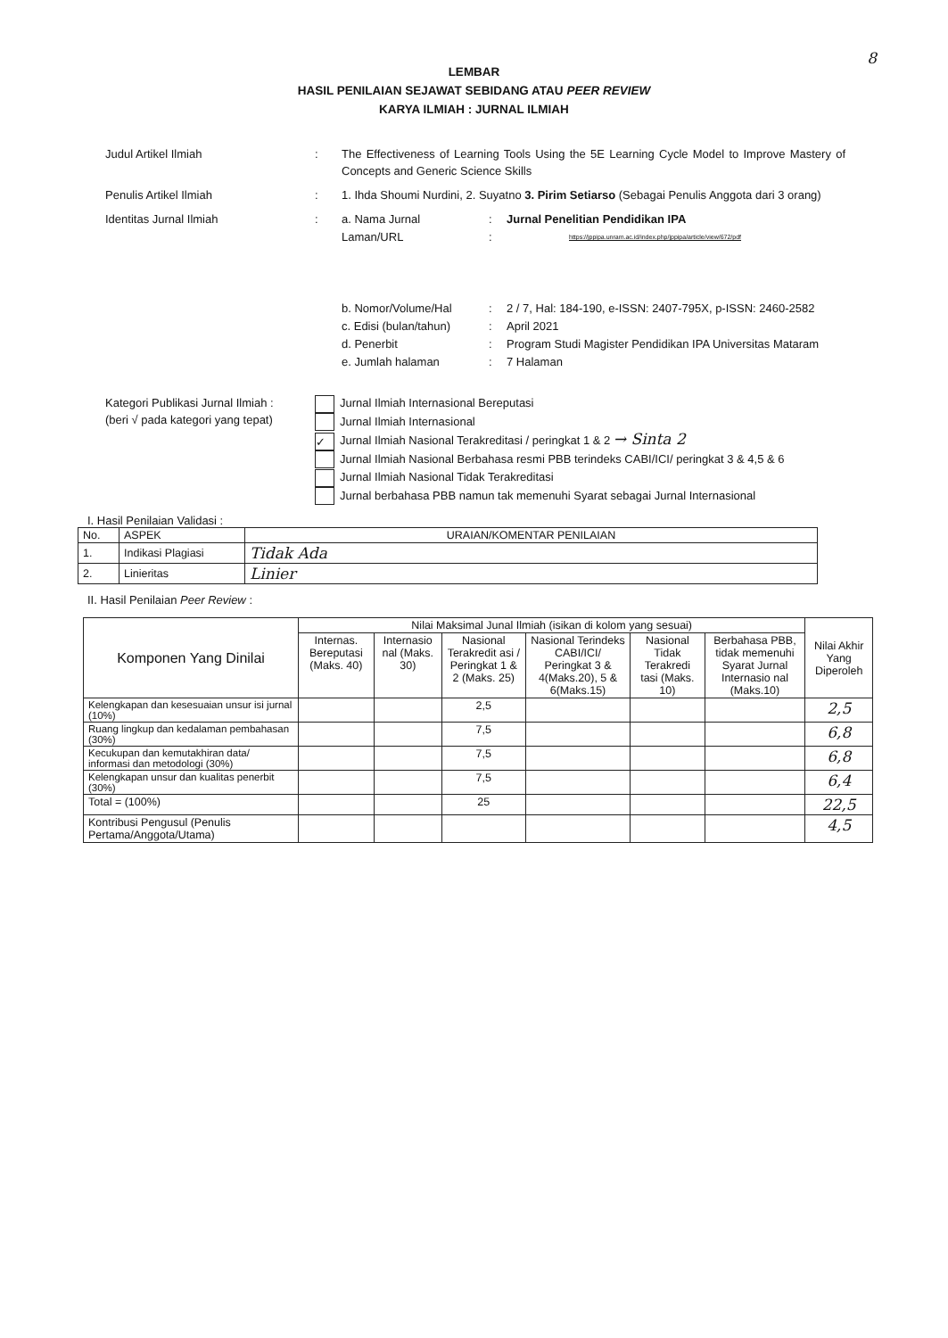8
LEMBAR
HASIL PENILAIAN SEJAWAT SEBIDANG ATAU PEER REVIEW
KARYA ILMIAH : JURNAL ILMIAH
Judul Artikel Ilmiah : The Effectiveness of Learning Tools Using the 5E Learning Cycle Model to Improve Mastery of Concepts and Generic Science Skills
Penulis Artikel Ilmiah : 1. Ihda Shoumi Nurdini, 2. Suyatno 3. Pirim Setiarso (Sebagai Penulis Anggota dari 3 orang)
Identitas Jurnal Ilmiah :
a. Nama Jurnal : Jurnal Penelitian Pendidikan IPA
Laman/URL :
https://jppipa.unram.ac.id/index.php/jppipa/article/view/672/pdf
b. Nomor/Volume/Hal : 2 / 7, Hal: 184-190, e-ISSN: 2407-795X, p-ISSN: 2460-2582
c. Edisi (bulan/tahun)
: April 2021
d. Penerbit : Program Studi Magister Pendidikan IPA Universitas Mataram
e. Jumlah halaman : 7 Halaman
Kategori Publikasi Jurnal Ilmiah :
(beri √ pada kategori yang tepat)
Jurnal Ilmiah Internasional Bereputasi
Jurnal Ilmiah Internasional
✓ Jurnal Ilmiah Nasional Terakreditasi / peringkat 1 & 2 → Sinta 2
Jurnal Ilmiah Nasional Berbahasa resmi PBB terindeks CABI/ICI/ peringkat 3 & 4,5 & 6
Jurnal Ilmiah Nasional Tidak Terakreditasi
Jurnal berbahasa PBB namun tak memenuhi Syarat sebagai Jurnal Internasional
I. Hasil Penilaian Validasi :
| No. | ASPEK | URAIAN/KOMENTAR PENILAIAN |
| --- | --- | --- |
| 1. | Indikasi Plagiasi | Tidak Ada |
| 2. | Linieritas | Linier |
II. Hasil Penilaian Peer Review :
| Komponen Yang Dinilai | Nilai Maksimal Junal Ilmiah (isikan di kolom yang sesuai) | | | | | | Nilai Akhir Yang Diperoleh |
| --- | --- | --- | --- | --- | --- | --- | --- |
| | Internas. Bereputasi (Maks. 40) | Internasio nal (Maks. 30) | Nasional Terakredit asi / Peringkat 1 & 2 (Maks. 25) | Nasional Terindeks CABI/ICI/ Peringkat 3 & 4(Maks.20), 5 & 6(Maks.15) | Nasional Tidak Terakredi tasi (Maks. 10) | Berbahasa PBB, tidak memenuhi Syarat Jurnal Internasio nal (Maks.10) | |
| Kelengkapan dan kesesuaian unsur isi jurnal (10%) | | | 2,5 | | | | 2,5 |
| Ruang lingkup dan kedalaman pembahasan (30%) | | | 7,5 | | | | 6,8 |
| Kecukupan dan kemutakhiran data/ informasi dan metodologi (30%) | | | 7,5 | | | | 6,8 |
| Kelengkapan unsur dan kualitas penerbit (30%) | | | 7,5 | | | | 6,4 |
| Total = (100%) | | | 25 | | | | 22,5 |
| Kontribusi Pengusul (Penulis Pertama/Anggota/Utama) | | | | | | | 4,5 |